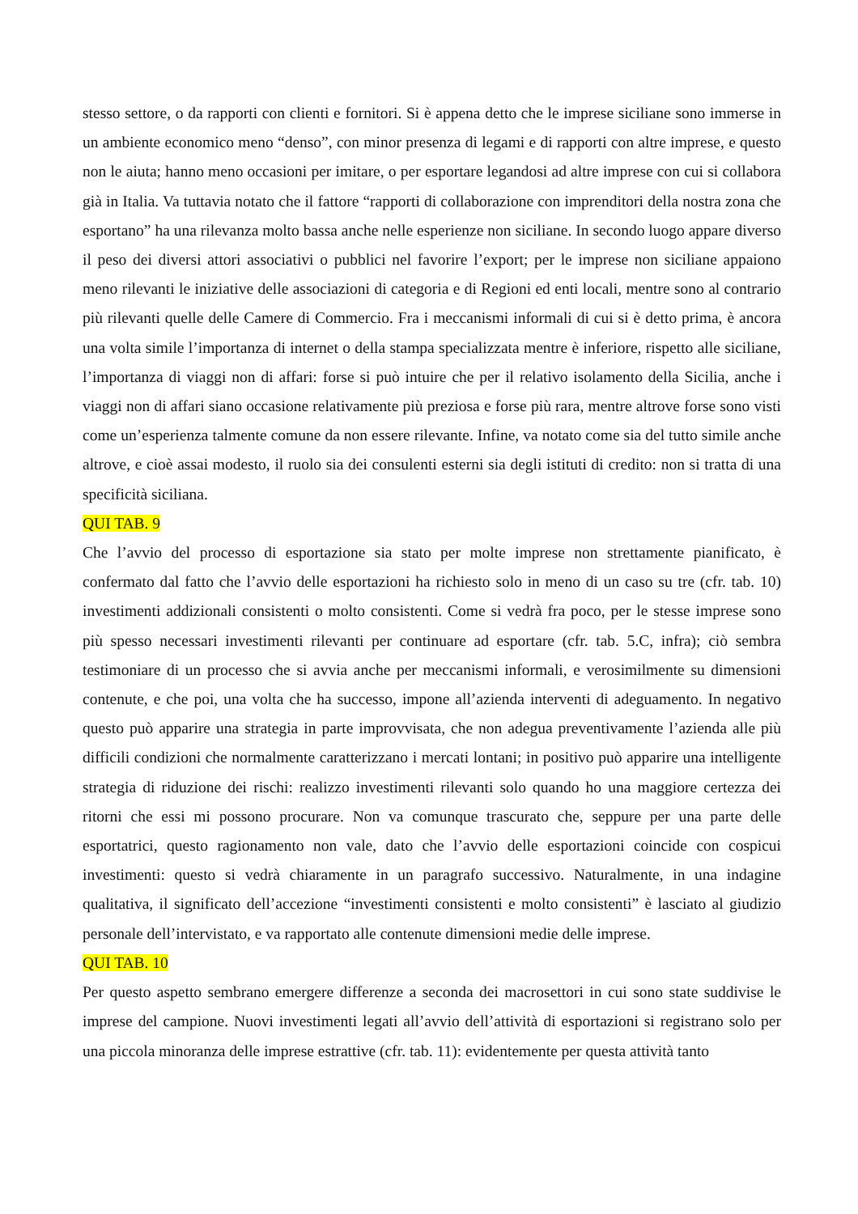stesso settore, o da rapporti con clienti e fornitori. Si è appena detto che le imprese siciliane sono immerse in un ambiente economico meno “denso”, con minor presenza di legami e di rapporti con altre imprese, e questo non le aiuta; hanno meno occasioni per imitare, o per esportare legandosi ad altre imprese con cui si collabora già in Italia. Va tuttavia notato che il fattore “rapporti di collaborazione con imprenditori della nostra zona che esportano” ha una rilevanza molto bassa anche nelle esperienze non siciliane. In secondo luogo appare diverso il peso dei diversi attori associativi o pubblici nel favorire l’export; per le imprese non siciliane appaiono meno rilevanti le iniziative delle associazioni di categoria e di Regioni ed enti locali, mentre sono al contrario più rilevanti quelle delle Camere di Commercio. Fra i meccanismi informali di cui si è detto prima, è ancora una volta simile l’importanza di internet o della stampa specializzata mentre è inferiore, rispetto alle siciliane, l’importanza di viaggi non di affari: forse si può intuire che per il relativo isolamento della Sicilia, anche i viaggi non di affari siano occasione relativamente più preziosa e forse più rara, mentre altrove forse sono visti come un’esperienza talmente comune da non essere rilevante. Infine, va notato come sia del tutto simile anche altrove, e cioè assai modesto, il ruolo sia dei consulenti esterni sia degli istituti di credito: non si tratta di una specificità siciliana.
QUI TAB. 9
Che l’avvio del processo di esportazione sia stato per molte imprese non strettamente pianificato, è confermato dal fatto che l’avvio delle esportazioni ha richiesto solo in meno di un caso su tre (cfr. tab. 10) investimenti addizionali consistenti o molto consistenti. Come si vedrà fra poco, per le stesse imprese sono più spesso necessari investimenti rilevanti per continuare ad esportare (cfr. tab. 5.C, infra); ciò sembra testimoniare di un processo che si avvia anche per meccanismi informali, e verosimilmente su dimensioni contenute, e che poi, una volta che ha successo, impone all’azienda interventi di adeguamento. In negativo questo può apparire una strategia in parte improvvisata, che non adegua preventivamente l’azienda alle più difficili condizioni che normalmente caratterizzano i mercati lontani; in positivo può apparire una intelligente strategia di riduzione dei rischi: realizzo investimenti rilevanti solo quando ho una maggiore certezza dei ritorni che essi mi possono procurare. Non va comunque trascurato che, seppure per una parte delle esportatrici, questo ragionamento non vale, dato che l’avvio delle esportazioni coincide con cospicui investimenti: questo si vedrà chiaramente in un paragrafo successivo. Naturalmente, in una indagine qualitativa, il significato dell’accezione “investimenti consistenti e molto consistenti” è lasciato al giudizio personale dell’intervistato, e va rapportato alle contenute dimensioni medie delle imprese.
QUI TAB. 10
Per questo aspetto sembrano emergere differenze a seconda dei macrosettori in cui sono state suddivise le imprese del campione. Nuovi investimenti legati all’avvio dell’attività di esportazioni si registrano solo per una piccola minoranza delle imprese estrattive (cfr. tab. 11): evidentemente per questa attività tanto